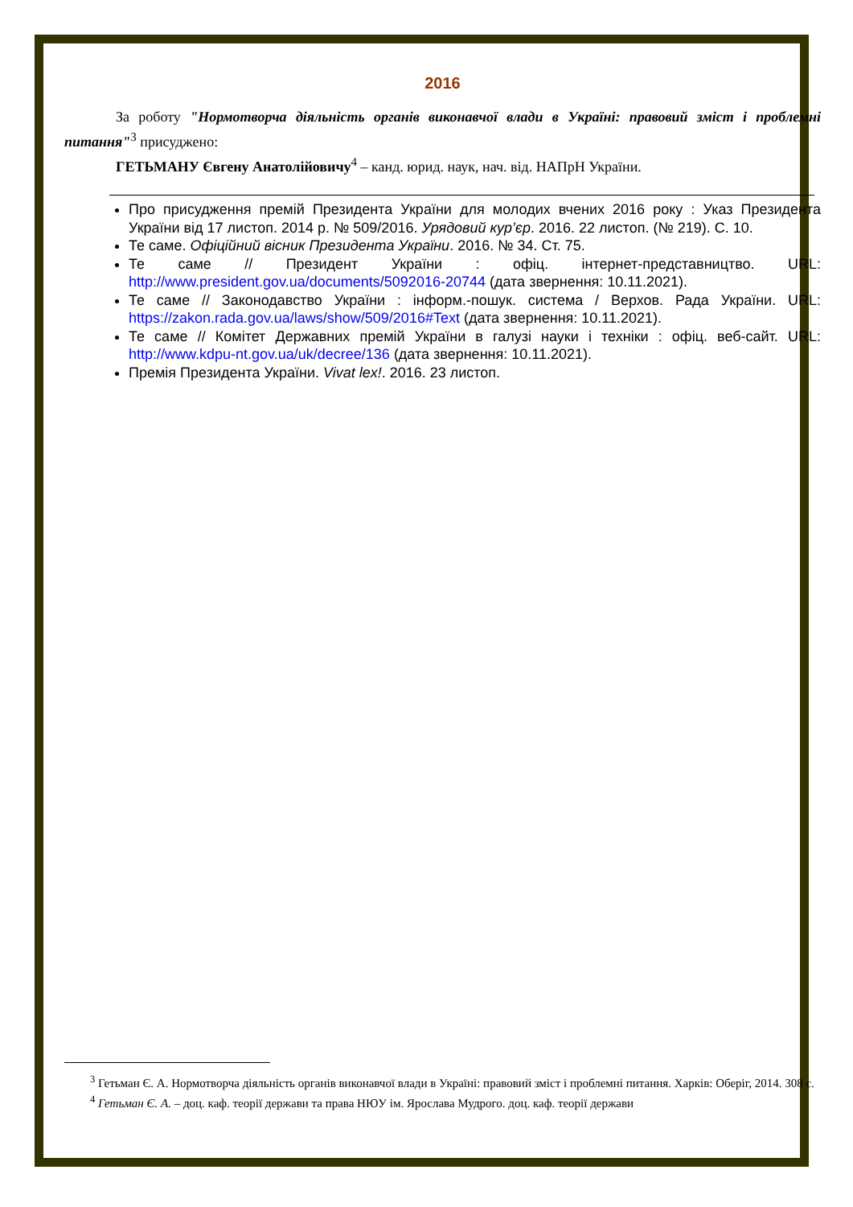2016
За роботу "Нормотворча діяльність органів виконавчої влади в Україні: правовий зміст і проблемні питання"<sup>3</sup> присуджено:
ГЕТЬМАНУ Євгену Анатолійовичу<sup>4</sup> – канд. юрид. наук, нач. від. НАПрН України.
Про присудження премій Президента України для молодих вчених 2016 року : Указ Президента України від 17 листоп. 2014 р. № 509/2016. Урядовий кур’єр. 2016. 22 листоп. (№ 219). С. 10.
Те саме. Офіційний вісник Президента України. 2016. № 34. Ст. 75.
Те саме // Президент України : офіц. інтернет-представництво. URL: http://www.president.gov.ua/documents/5092016-20744 (дата звернення: 10.11.2021).
Те саме // Законодавство України : інформ.-пошук. система / Верхов. Рада України. URL: https://zakon.rada.gov.ua/laws/show/509/2016#Text (дата звернення: 10.11.2021).
Те саме // Комітет Державних премій України в галузі науки і техніки : офіц. веб-сайт. URL: http://www.kdpu-nt.gov.ua/uk/decree/136 (дата звернення: 10.11.2021).
Премія Президента України. Vivat lex!. 2016. 23 листоп.
<sup>3</sup> Гетьман Є. А. Нормотворча діяльність органів виконавчої влади в Україні: правовий зміст і проблемні питання. Харків: Оберіг, 2014. 308 с.
<sup>4</sup> Гетьман Є. А. – доц. каф. теорії держави та права НЮУ ім. Ярослава Мудрого. доц. каф. теорії держави